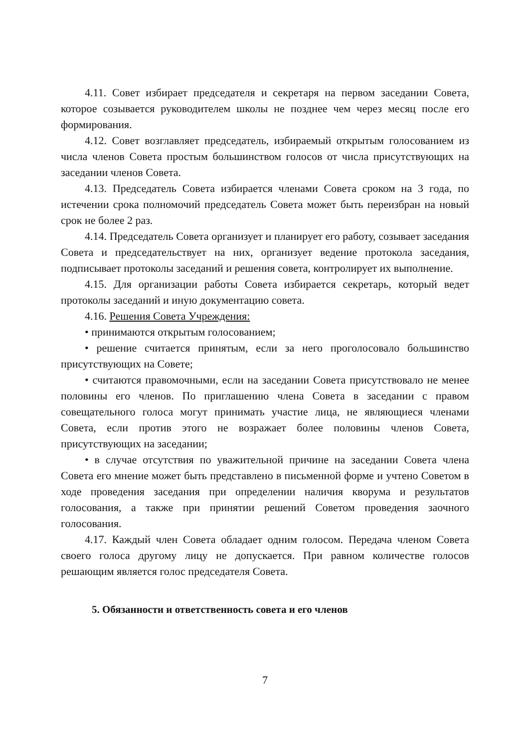4.11. Совет избирает председателя и секретаря на первом заседании Совета, которое созывается руководителем школы не позднее чем через месяц после его формирования.
4.12. Совет возглавляет председатель, избираемый открытым голосованием из числа членов Совета простым большинством голосов от числа присутствующих на заседании членов Совета.
4.13. Председатель Совета избирается членами Совета сроком на 3 года, по истечении срока полномочий председатель Совета может быть переизбран на новый срок не более 2 раз.
4.14. Председатель Совета организует и планирует его работу, созывает заседания Совета и председательствует на них, организует ведение протокола заседания, подписывает протоколы заседаний и решения совета, контролирует их выполнение.
4.15. Для организации работы Совета избирается секретарь, который ведет протоколы заседаний и иную документацию совета.
4.16. Решения Совета Учреждения:
• принимаются открытым голосованием;
• решение считается принятым, если за него проголосовало большинство присутствующих на Совете;
• считаются правомочными, если на заседании Совета присутствовало не менее половины его членов. По приглашению члена Совета в заседании с правом совещательного голоса могут принимать участие лица, не являющиеся членами Совета, если против этого не возражает более половины членов Совета, присутствующих на заседании;
• в случае отсутствия по уважительной причине на заседании Совета члена Совета его мнение может быть представлено в письменной форме и учтено Советом в ходе проведения заседания при определении наличия кворума и результатов голосования, а также при принятии решений Советом проведения заочного голосования.
4.17. Каждый член Совета обладает одним голосом. Передача членом Совета своего голоса другому лицу не допускается. При равном количестве голосов решающим является голос председателя Совета.
5. Обязанности и ответственность совета и его членов
7